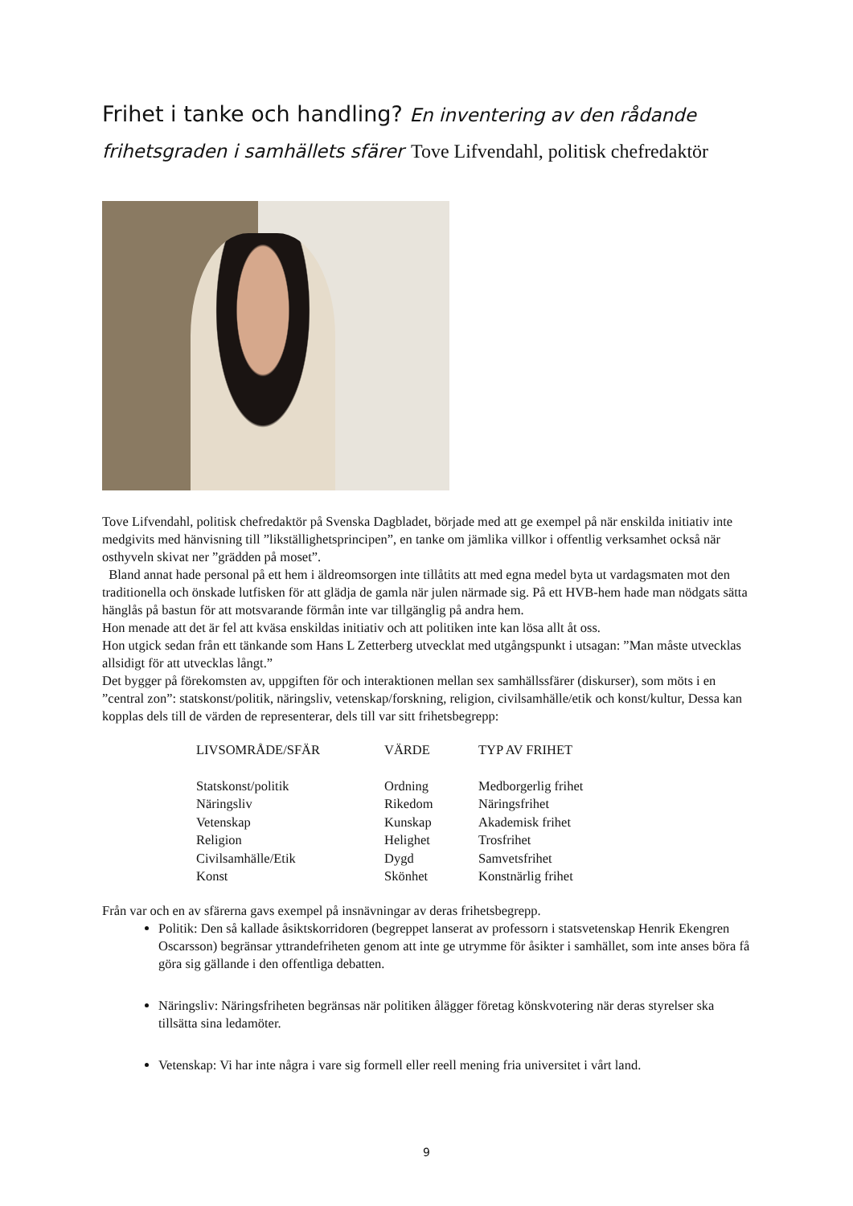Frihet i tanke och handling? En inventering av den rådande frihetsgraden i samhällets sfärer Tove Lifvendahl, politisk chefredaktör
Tove Lifvendahl, politisk chefredaktör på Svenska Dagbladet, började med att ge exempel på när enskilda initiativ inte medgivits med hänvisning till ”likställighetsprincipen”, en tanke om jämlika villkor i offentlig verksamhet också när osthyveln skivat ner ”grädden på moset”.
Bland annat hade personal på ett hem i äldreomsorgen inte tillåtits att med egna medel byta ut vardagsmaten mot den traditionella och önskade lutfisken för att glädja de gamla när julen närmade sig. På ett HVB-hem hade man nödgats sätta hänglås på bastun för att motsvarande förmån inte var tillgänglig på andra hem.
Hon menade att det är fel att kväsa enskildas initiativ och att politiken inte kan lösa allt åt oss.
Hon utgick sedan från ett tänkande som Hans L Zetterberg utvecklat med utgångspunkt i utsagan: ”Man måste utvecklas allsidigt för att utvecklas långt.”
Det bygger på förekomsten av, uppgiften för och interaktionen mellan sex samhällssfärer (diskurser), som möts i en ”central zon”: statskonst/politik, näringsliv, vetenskap/forskning, religion, civilsamhälle/etik och konst/kultur, Dessa kan kopplas dels till de värden de representerar, dels till var sitt frihetsbegrepp:
| LIVSOMRÅDE/SFÄR | VÄRDE | TYP AV FRIHET |
| --- | --- | --- |
| Statskonst/politik | Ordning | Medborgerlig frihet |
| Näringsliv | Rikedom | Näringsfrihet |
| Vetenskap | Kunskap | Akademisk frihet |
| Religion | Helighet | Trosfrihet |
| Civilsamhälle/Etik | Dygd | Samvetsfrihet |
| Konst | Skönhet | Konstnärlig frihet |
Från var och en av sfärerna gavs exempel på insnävningar av deras frihetsbegrepp.
Politik: Den så kallade åsiktskorridoren (begreppet lanserat av professorn i statsvetenskap Henrik Ekengren Oscarsson) begränsar yttrandefriheten genom att inte ge utrymme för åsikter i samhället, som inte anses böra få göra sig gällande i den offentliga debatten.
Näringsliv: Näringsfriheten begränsas när politiken ålägger företag könskvotering när deras styrelser ska tillsätta sina ledamöter.
Vetenskap: Vi har inte några i vare sig formell eller reell mening fria universitet i vårt land.
9